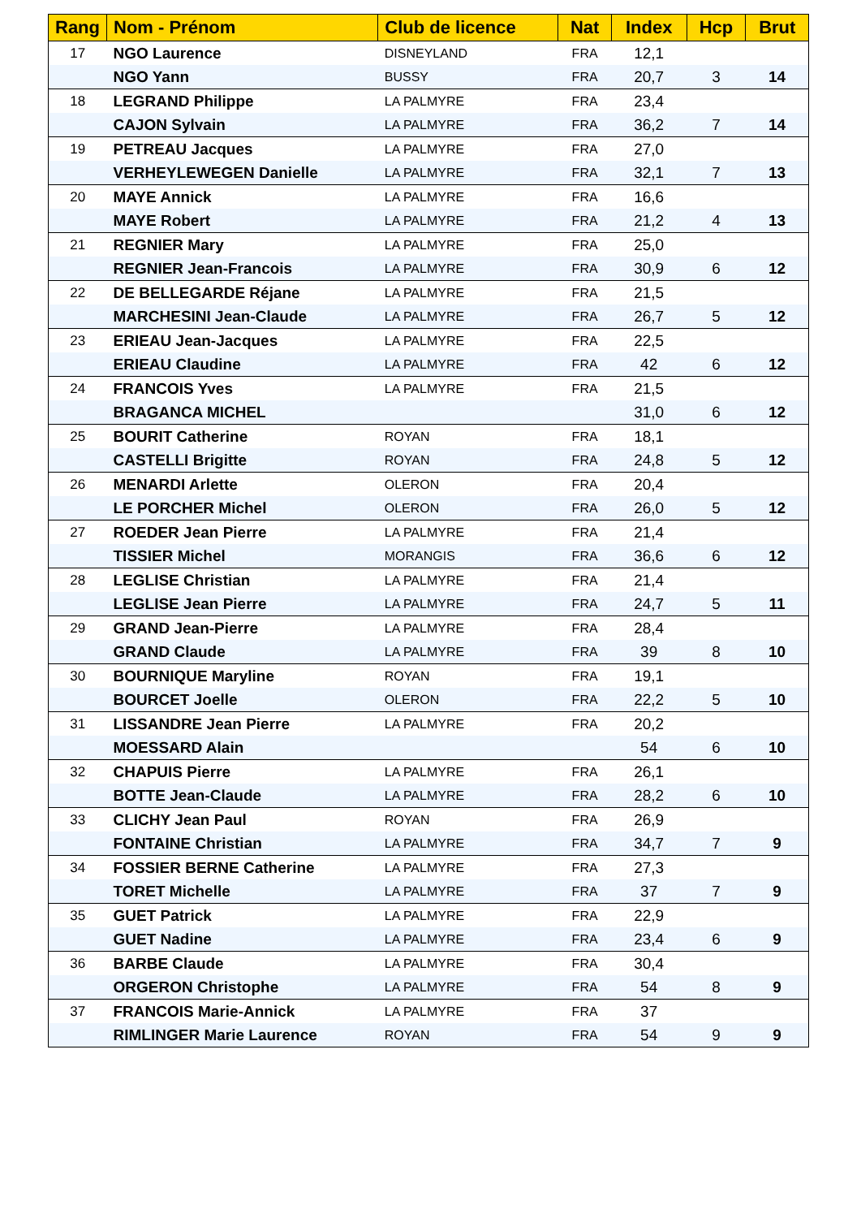| Rang | Nom - Prénom | Club de licence | Nat | Index | Hcp | Brut |
| --- | --- | --- | --- | --- | --- | --- |
| 17 | NGO Laurence | DISNEYLAND | FRA | 12,1 | | |
| | NGO Yann | BUSSY | FRA | 20,7 | 3 | 14 |
| 18 | LEGRAND Philippe | LA PALMYRE | FRA | 23,4 | | |
| | CAJON Sylvain | LA PALMYRE | FRA | 36,2 | 7 | 14 |
| 19 | PETREAU Jacques | LA PALMYRE | FRA | 27,0 | | |
| | VERHEYLEWEGEN Danielle | LA PALMYRE | FRA | 32,1 | 7 | 13 |
| 20 | MAYE Annick | LA PALMYRE | FRA | 16,6 | | |
| | MAYE Robert | LA PALMYRE | FRA | 21,2 | 4 | 13 |
| 21 | REGNIER Mary | LA PALMYRE | FRA | 25,0 | | |
| | REGNIER Jean-Francois | LA PALMYRE | FRA | 30,9 | 6 | 12 |
| 22 | DE BELLEGARDE Réjane | LA PALMYRE | FRA | 21,5 | | |
| | MARCHESINI Jean-Claude | LA PALMYRE | FRA | 26,7 | 5 | 12 |
| 23 | ERIEAU Jean-Jacques | LA PALMYRE | FRA | 22,5 | | |
| | ERIEAU Claudine | LA PALMYRE | FRA | 42 | 6 | 12 |
| 24 | FRANCOIS Yves | LA PALMYRE | FRA | 21,5 | | |
| | BRAGANCA MICHEL | | | 31,0 | 6 | 12 |
| 25 | BOURIT Catherine | ROYAN | FRA | 18,1 | | |
| | CASTELLI Brigitte | ROYAN | FRA | 24,8 | 5 | 12 |
| 26 | MENARDI Arlette | OLERON | FRA | 20,4 | | |
| | LE PORCHER Michel | OLERON | FRA | 26,0 | 5 | 12 |
| 27 | ROEDER Jean Pierre | LA PALMYRE | FRA | 21,4 | | |
| | TISSIER Michel | MORANGIS | FRA | 36,6 | 6 | 12 |
| 28 | LEGLISE Christian | LA PALMYRE | FRA | 21,4 | | |
| | LEGLISE Jean Pierre | LA PALMYRE | FRA | 24,7 | 5 | 11 |
| 29 | GRAND Jean-Pierre | LA PALMYRE | FRA | 28,4 | | |
| | GRAND Claude | LA PALMYRE | FRA | 39 | 8 | 10 |
| 30 | BOURNIQUE Maryline | ROYAN | FRA | 19,1 | | |
| | BOURCET Joelle | OLERON | FRA | 22,2 | 5 | 10 |
| 31 | LISSANDRE Jean Pierre | LA PALMYRE | FRA | 20,2 | | |
| | MOESSARD Alain | | | 54 | 6 | 10 |
| 32 | CHAPUIS Pierre | LA PALMYRE | FRA | 26,1 | | |
| | BOTTE Jean-Claude | LA PALMYRE | FRA | 28,2 | 6 | 10 |
| 33 | CLICHY Jean Paul | ROYAN | FRA | 26,9 | | |
| | FONTAINE Christian | LA PALMYRE | FRA | 34,7 | 7 | 9 |
| 34 | FOSSIER BERNE Catherine | LA PALMYRE | FRA | 27,3 | | |
| | TORET Michelle | LA PALMYRE | FRA | 37 | 7 | 9 |
| 35 | GUET Patrick | LA PALMYRE | FRA | 22,9 | | |
| | GUET Nadine | LA PALMYRE | FRA | 23,4 | 6 | 9 |
| 36 | BARBE Claude | LA PALMYRE | FRA | 30,4 | | |
| | ORGERON Christophe | LA PALMYRE | FRA | 54 | 8 | 9 |
| 37 | FRANCOIS Marie-Annick | LA PALMYRE | FRA | 37 | | |
| | RIMLINGER Marie Laurence | ROYAN | FRA | 54 | 9 | 9 |